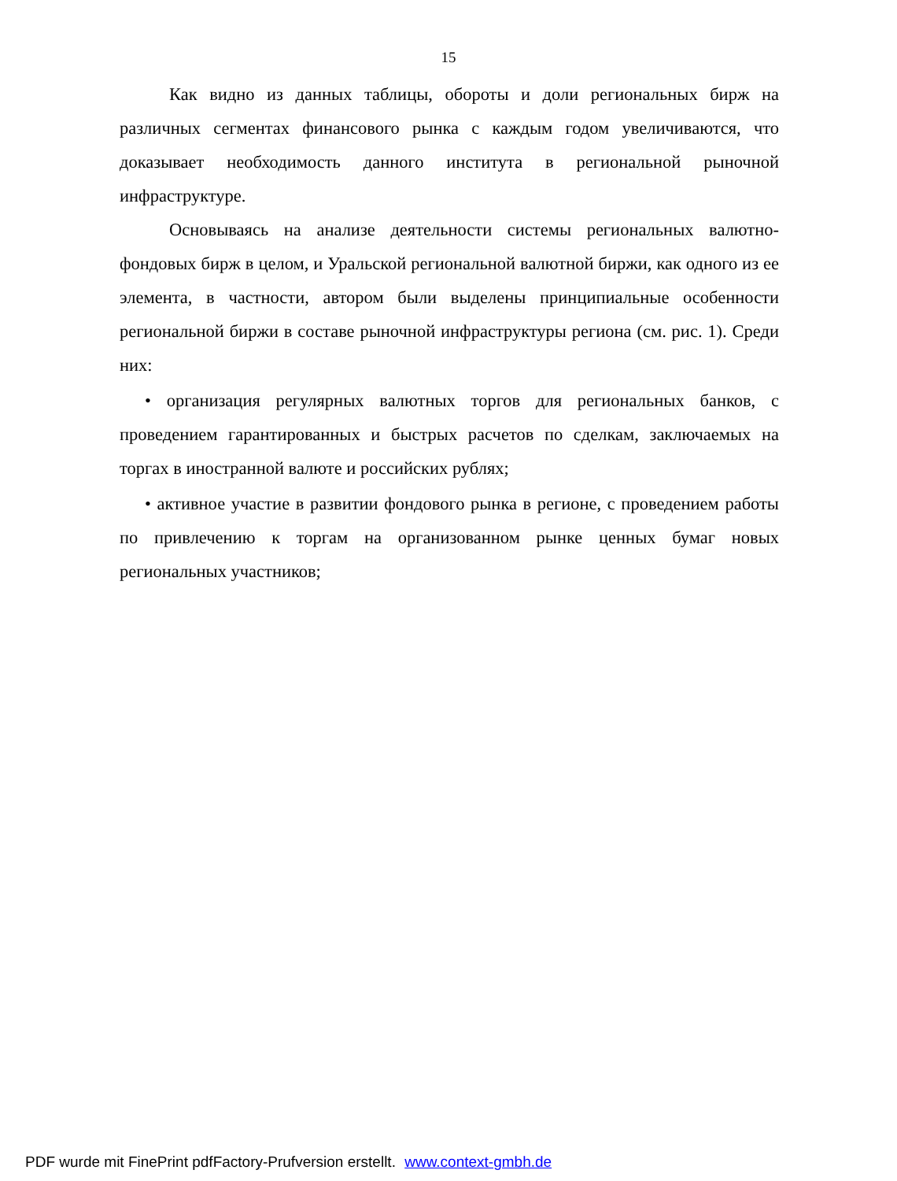15
Как видно из данных таблицы, обороты и доли региональных бирж на различных сегментах финансового рынка с каждым годом увеличиваются, что доказывает необходимость данного института в региональной рыночной инфраструктуре.
Основываясь на анализе деятельности системы региональных валютно-фондовых бирж в целом, и Уральской региональной валютной биржи, как одного из ее элемента, в частности, автором были выделены принципиальные особенности региональной биржи в составе рыночной инфраструктуры региона (см. рис. 1). Среди них:
• организация регулярных валютных торгов для региональных банков, с проведением гарантированных и быстрых расчетов по сделкам, заключаемых на торгах в иностранной валюте и российских рублях;
• активное участие в развитии фондового рынка в регионе, с проведением работы по привлечению к торгам на организованном рынке ценных бумаг новых региональных участников;
PDF wurde mit FinePrint pdfFactory-Prufversion erstellt. www.context-gmbh.de